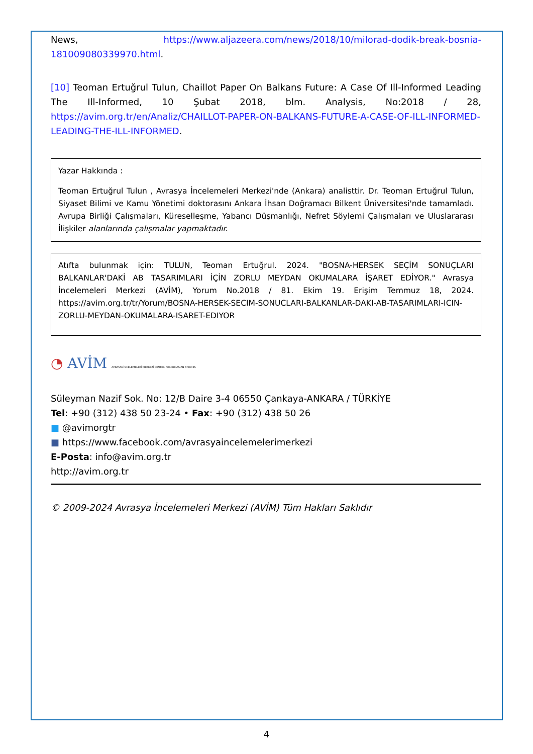News, https://www.aljazeera.com/news/2018/10/milorad-dodik-break-bosnia-181009080339970.html.
[10] Teoman Ertuğrul Tulun, Chaillot Paper On Balkans Future: A Case Of Ill-Informed Leading The Ill-Informed, 10 Şubat 2018, blm. Analysis, No:2018 / 28, https://avim.org.tr/en/Analiz/CHAILLOT-PAPER-ON-BALKANS-FUTURE-A-CASE-OF-ILL-INFORMED-LEADING-THE-ILL-INFORMED.
Yazar Hakkında :
Teoman Ertuğrul Tulun , Avrasya İncelemeleri Merkezi'nde (Ankara) analisttir. Dr. Teoman Ertuğrul Tulun, Siyaset Bilimi ve Kamu Yönetimi doktorasını Ankara İhsan Doğramacı Bilkent Üniversitesi'nde tamamladı. Avrupa Birliği Çalışmaları, Küreselleşme, Yabancı Düşmanlığı, Nefret Söylemi Çalışmaları ve Uluslararası İlişkiler alanlarında çalışmalar yapmaktadır.
Atıfta bulunmak için: TULUN, Teoman Ertuğrul. 2024. "BOSNA-HERSEK SEÇİM SONUÇLARI BALKANLAR'DAKİ AB TASARIMLARI İÇİN ZORLU MEYDAN OKUMALARA İŞARET EDİYOR." Avrasya İncelemeleri Merkezi (AVİM), Yorum No.2018 / 81. Ekim 19. Erişim Temmuz 18, 2024. https://avim.org.tr/tr/Yorum/BOSNA-HERSEK-SECIM-SONUCLARI-BALKANLAR-DAKI-AB-TASARIMLARI-ICIN-ZORLU-MEYDAN-OKUMALARA-ISARET-EDIYOR
◔ AVİM AVRASYA İNCELEMELERİ MERKEZİ CENTER FOR EURASIAN STUDIES
Süleyman Nazif Sok. No: 12/B Daire 3-4 06550 Çankaya-ANKARA / TÜRKİYE
Tel: +90 (312) 438 50 23-24 • Fax: +90 (312) 438 50 26
■ @avimorgtr
■ https://www.facebook.com/avrasyaincelemelerimerkezi
E-Posta: info@avim.org.tr
http://avim.org.tr
© 2009-2024 Avrasya İncelemeleri Merkezi (AVİM) Tüm Hakları Saklıdır
4